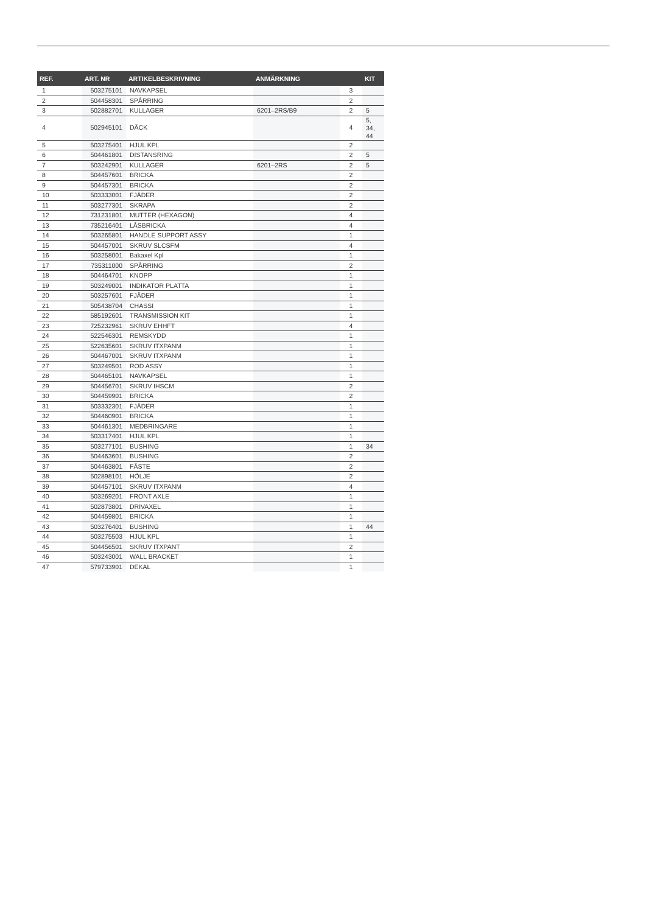| REF. | ART. NR | ARTIKELBESKRIVNING | ANMÄRKNING | | KIT |
| --- | --- | --- | --- | --- | --- |
| 1 | 503275101 | NAVKAPSEL | | 3 | |
| 2 | 504458301 | SPÅRRING | | 2 | |
| 3 | 502882701 | KULLAGER | 6201–2RS/B9 | 2 | 5 |
| 4 | 502945101 | DÄCK | | 4 | 5, 34, 44 |
| 5 | 503275401 | HJUL KPL | | 2 | |
| 6 | 504461801 | DISTANSRING | | 2 | 5 |
| 7 | 503242901 | KULLAGER | 6201–2RS | 2 | 5 |
| 8 | 504457601 | BRICKA | | 2 | |
| 9 | 504457301 | BRICKA | | 2 | |
| 10 | 503333001 | FJÄDER | | 2 | |
| 11 | 503277301 | SKRAPA | | 2 | |
| 12 | 731231801 | MUTTER (HEXAGON) | | 4 | |
| 13 | 735216401 | LÅSBRICKA | | 4 | |
| 14 | 503265801 | HANDLE SUPPORT ASSY | | 1 | |
| 15 | 504457001 | SKRUV SLCSFM | | 4 | |
| 16 | 503258001 | Bakaxel Kpl | | 1 | |
| 17 | 735311000 | SPÅRRING | | 2 | |
| 18 | 504464701 | KNOPP | | 1 | |
| 19 | 503249001 | INDIKATOR PLATTA | | 1 | |
| 20 | 503257601 | FJÄDER | | 1 | |
| 21 | 505438704 | CHASSI | | 1 | |
| 22 | 585192601 | TRANSMISSION KIT | | 1 | |
| 23 | 725232961 | SKRUV EHHFT | | 4 | |
| 24 | 522546301 | REMSKYDD | | 1 | |
| 25 | 522635601 | SKRUV ITXPANM | | 1 | |
| 26 | 504467001 | SKRUV ITXPANM | | 1 | |
| 27 | 503249501 | ROD ASSY | | 1 | |
| 28 | 504465101 | NAVKAPSEL | | 1 | |
| 29 | 504456701 | SKRUV IHSCM | | 2 | |
| 30 | 504459901 | BRICKA | | 2 | |
| 31 | 503332301 | FJÄDER | | 1 | |
| 32 | 504460901 | BRICKA | | 1 | |
| 33 | 504461301 | MEDBRINGARE | | 1 | |
| 34 | 503317401 | HJUL KPL | | 1 | |
| 35 | 503277101 | BUSHING | | 1 | 34 |
| 36 | 504463601 | BUSHING | | 2 | |
| 37 | 504463801 | FÄSTE | | 2 | |
| 38 | 502898101 | HÖLJE | | 2 | |
| 39 | 504457101 | SKRUV ITXPANM | | 4 | |
| 40 | 503269201 | FRONT AXLE | | 1 | |
| 41 | 502873801 | DRIVAXEL | | 1 | |
| 42 | 504459801 | BRICKA | | 1 | |
| 43 | 503276401 | BUSHING | | 1 | 44 |
| 44 | 503275503 | HJUL KPL | | 1 | |
| 45 | 504456501 | SKRUV ITXPANT | | 2 | |
| 46 | 503243001 | WALL BRACKET | | 1 | |
| 47 | 579733901 | DEKAL | | 1 | |